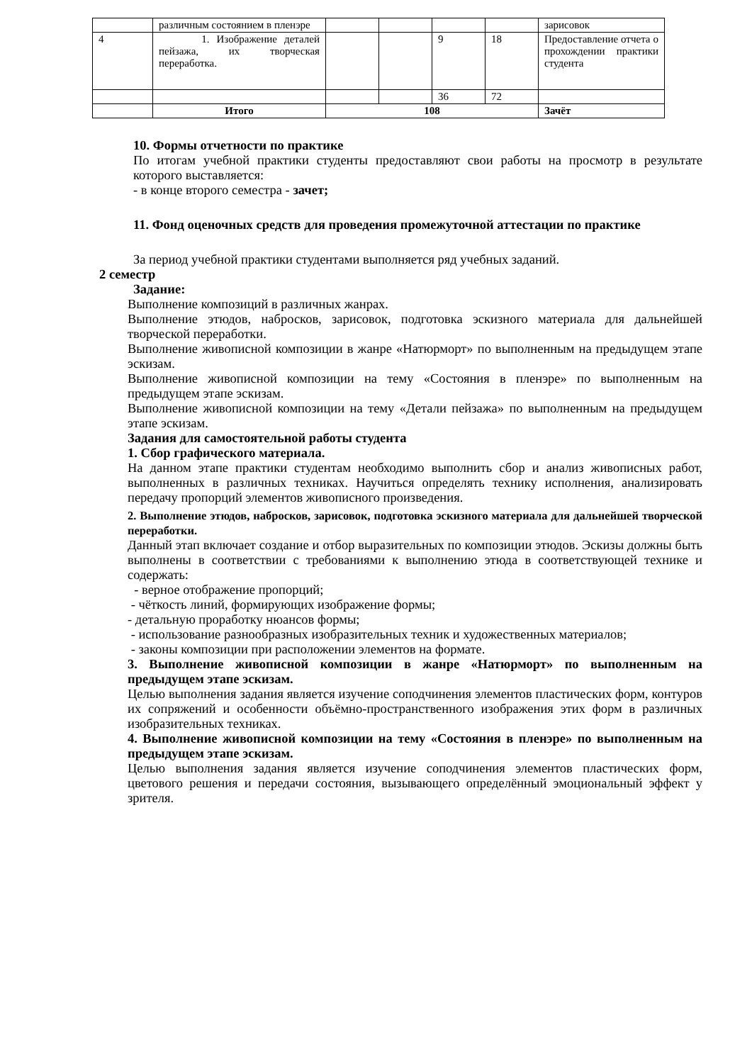| | различным состоянием в пленэре | | | | | зарисовок |
| 4 | 1. Изображение деталей пейзажа, их творческая переработка. | | | 9 | 18 | Предоставление отчета о прохождении практики студента |
| | | | | 36 | 72 | |
| | Итого | 108 | | | | Зачёт |
10. Формы отчетности по практике
По итогам учебной практики студенты предоставляют свои работы на просмотр в результате которого выставляется:
- в конце второго семестра - зачет;
11. Фонд оценочных средств для проведения промежуточной аттестации по практике
За период учебной практики студентами выполняется ряд учебных заданий.
2 семестр
Задание:
Выполнение композиций в различных жанрах.
Выполнение этюдов, набросков, зарисовок, подготовка эскизного материала для дальнейшей творческой переработки.
Выполнение живописной композиции в жанре «Натюрморт» по выполненным на предыдущем этапе эскизам.
Выполнение живописной композиции на тему «Состояния в пленэре» по выполненным на предыдущем этапе эскизам.
Выполнение живописной композиции на тему «Детали пейзажа» по выполненным на предыдущем этапе эскизам.
Задания для самостоятельной работы студента
1. Сбор графического материала.
На данном этапе практики студентам необходимо выполнить сбор и анализ живописных работ, выполненных в различных техниках. Научиться определять технику исполнения, анализировать передачу пропорций элементов живописного произведения.
2. Выполнение этюдов, набросков, зарисовок, подготовка эскизного материала для дальнейшей творческой переработки.
Данный этап включает создание и отбор выразительных по композиции этюдов. Эскизы должны быть выполнены в соответствии с требованиями к выполнению этюда в соответствующей технике и содержать:
- верное отображение пропорций;
- чёткость линий, формирующих изображение формы;
- детальную проработку нюансов формы;
- использование разнообразных изобразительных техник и художественных материалов;
- законы композиции при расположении элементов на формате.
3. Выполнение живописной композиции в жанре «Натюрморт» по выполненным на предыдущем этапе эскизам.
Целью выполнения задания является изучение соподчинения элементов пластических форм, контуров их сопряжений и особенности объёмно-пространственного изображения этих форм в различных изобразительных техниках.
4. Выполнение живописной композиции на тему «Состояния в пленэре» по выполненным на предыдущем этапе эскизам.
Целью выполнения задания является изучение соподчинения элементов пластических форм, цветового решения и передачи состояния, вызывающего определённый эмоциональный эффект у зрителя.